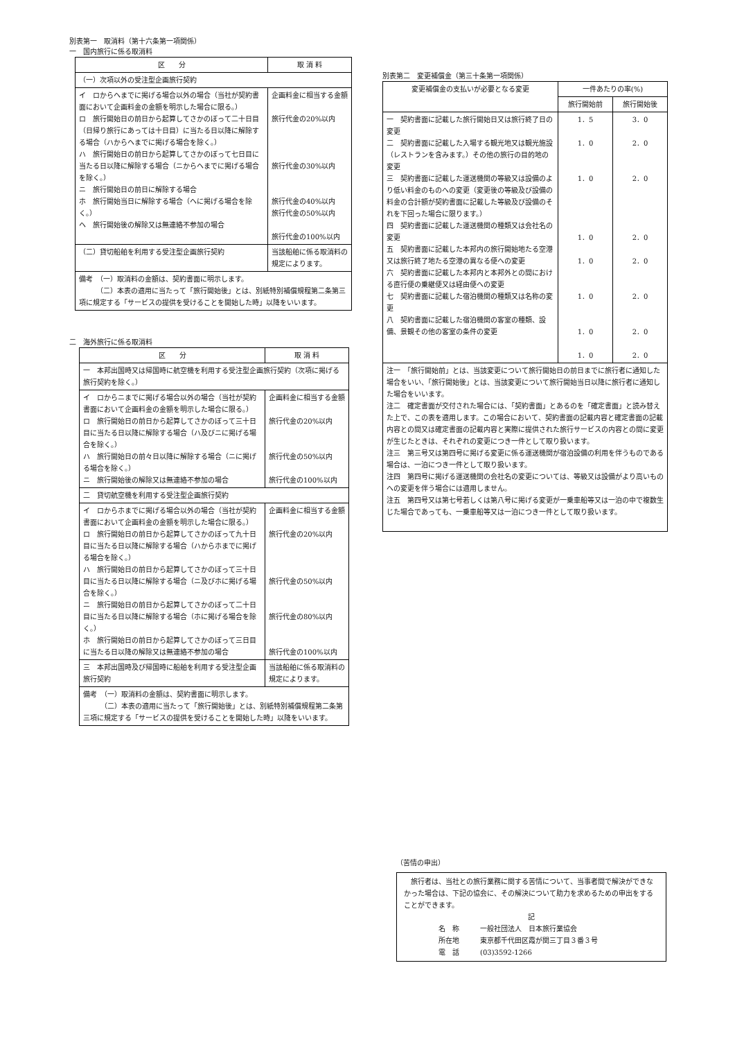別表第一　取消料（第十六条第一項関係）
一　国内旅行に係る取消料
| 区 分 | 取 消 料 |
| --- | --- |
| （一）次項以外の受注型企画旅行契約 | |
| イ ロからヘまでに掲げる場合以外の場合（当社が契約書面において企画料金の金額を明示した場合に限る。） ロ 旅行開始日の前日から起算してさかのぼって二十日目（日帰り旅行にあっては十日目）に当たる日以降に解除する場合（ハからヘまでに掲げる場合を除く。） ハ 旅行開始日の前日から起算してさかのぼって七日目に当たる日以降に解除する場合（ニからヘまでに掲げる場合を除く。） ニ 旅行開始日の前日に解除する場合 ホ 旅行開始当日に解除する場合（ヘに掲げる場合を除く。） ヘ 旅行開始後の解除又は無連絡不参加の場合 | 企画料金に相当する金額 旅行代金の20%以内 旅行代金の30%以内 旅行代金の40%以内 旅行代金の50%以内 旅行代金の100%以内 |
| （二）貸切船舶を利用する受注型企画旅行契約 | 当該船舶に係る取消料の規定によります。 |
| 備考 （一）取消料の金額は、契約書面に明示します。 （二）本表の適用に当たって「旅行開始後」とは、別紙特別補償規程第二条第三項に規定する「サービスの提供を受けることを開始した時」以降をいいます。 | |
二　海外旅行に係る取消料
| 区 分 | 取 消 料 |
| --- | --- |
| 一 本邦出国時又は帰国時に航空機を利用する受注型企画旅行契約（次項に掲げる旅行契約を除く。） | |
| イ ロからニまでに掲げる場合以外の場合（当社が契約書面において企画料金の金額を明示した場合に限る。） ロ 旅行開始日の前日から起算してさかのぼって三十日目に当たる日以降に解除する場合（ハ及びニに掲げる場合を除く。） ハ 旅行開始日の前々日以降に解除する場合（ニに掲げる場合を除く。） ニ 旅行開始後の解除又は無連絡不参加の場合 | 企画料金に相当する金額 旅行代金の20%以内 旅行代金の50%以内 旅行代金の100%以内 |
| 二 貸切航空機を利用する受注型企画旅行契約 | |
| イ ロからホまでに掲げる場合以外の場合（当社が契約書面において企画料金の金額を明示した場合に限る。） ロ 旅行開始日の前日から起算してさかのぼって九十日目に当たる日以降に解除する場合（ハからホまでに掲げる場合を除く。） ハ 旅行開始日の前日から起算してさかのぼって三十日目に当たる日以降に解除する場合（ニ及びホに掲げる場合を除く。） ニ 旅行開始日の前日から起算してさかのぼって二十日目に当たる日以降に解除する場合（ホに掲げる場合を除く。） ホ 旅行開始日の前日から起算してさかのぼって三日目に当たる日以降の解除又は無連絡不参加の場合 | 企画料金に相当する金額 旅行代金の20%以内 旅行代金の50%以内 旅行代金の80%以内 旅行代金の100%以内 |
| 三 本邦出国時及び帰国時に船舶を利用する受注型企画旅行契約 | 当該船舶に係る取消料の規定によります。 |
| 備考 （一）取消料の金額は、契約書面に明示します。 （二）本表の適用に当たって「旅行開始後」とは、別紙特別補償規程第二条第三項に規定する「サービスの提供を受けることを開始した時」以降をいいます。 | |
別表第二　変更補償金（第三十条第一項関係）
| 変更補償金の支払いが必要となる変更 | 一件あたりの率(%) | |
| --- | --- | --- |
| | 旅行開始前 | 旅行開始後 |
| 一 契約書面に記載した旅行開始日又は旅行終了日の変更 二 契約書面に記載した入場する観光地又は観光施設（レストランを含みます。）その他の旅行の目的地の変更 三 契約書面に記載した運送機関の等級又は設備のより低い料金のものへの変更（変更後の等級及び設備の料金の合計額が契約書面に記載した等級及び設備のそれを下回った場合に限ります。） 四 契約書面に記載した運送機関の種類又は会社名の変更 五 契約書面に記載した本邦内の旅行開始地たる空港又は旅行終了地たる空港の異なる便への変更 六 契約書面に記載した本邦内と本邦外との間における直行便の乗継便又は経由便への変更 七 契約書面に記載した宿泊機関の種類又は名称の変更 八 契約書面に記載した宿泊機関の客室の種類、設備、景観その他の客室の条件の変更 | 1．5 1．0 1．0 1．0 1．0 1．0 1．0 1．0 | 3．0 2．0 2．0 2．0 2．0 2．0 2．0 2．0 |
| 注一 「旅行開始前」とは、当該変更について旅行開始日の前日までに旅行者に通知した場合をいい、「旅行開始後」とは、当該変更について旅行開始当日以降に旅行者に通知した場合をいいます。 注二 確定書面が交付された場合には、「契約書面」とあるのを「確定書面」と読み替えた上で、この表を適用します。この場合において、契約書面の記載内容と確定書面の記載内容との間又は確定書面の記載内容と実際に提供された旅行サービスの内容との間に変更が生じたときは、それぞれの変更につき一件として取り扱います。 注三 第三号又は第四号に掲げる変更に係る運送機関が宿泊設備の利用を伴うものである場合は、一泊につき一件として取り扱います。 注四 第四号に掲げる運送機関の会社名の変更については、等級又は設備がより高いものへの変更を伴う場合には適用しません。 注五 第四号又は第七号若しくは第八号に掲げる変更が一乗車船等又は一泊の中で複数生じた場合であっても、一乗車船等又は一泊につき一件として取り扱います。 | | |
（苦情の申出）
　旅行者は、当社との旅行業務に関する苦情について、当事者間で解決ができなかった場合は、下記の協会に、その解決について助力を求めるための申出をすることができます。
記
名　称　　　一般社団法人　日本旅行業協会
所在地　　　東京都千代田区霞が関三丁目３番３号
電　話　　　(03)3592-1266